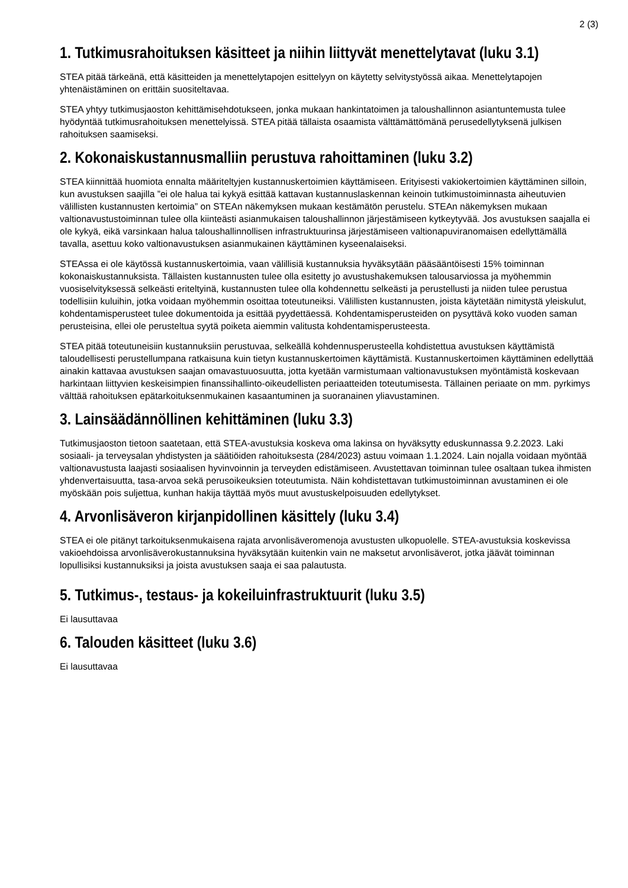2 (3)
1. Tutkimusrahoituksen käsitteet ja niihin liittyvät menettelytavat (luku 3.1)
STEA pitää tärkeänä, että käsitteiden ja menettelytapojen esittelyyn on käytetty selvitystyössä aikaa. Menettelytapojen yhtenäistäminen on erittäin suositeltavaa.
STEA yhtyy tutkimusjaoston kehittämisehdotukseen, jonka mukaan hankintatoimen ja taloushallinnon asiantuntemusta tulee hyödyntää tutkimusrahoituksen menettelyissä. STEA pitää tällaista osaamista välttämättömänä perusedellytyksenä julkisen rahoituksen saamiseksi.
2. Kokonaiskustannusmalliin perustuva rahoittaminen (luku 3.2)
STEA kiinnittää huomiota ennalta määriteltyjen kustannuskertoimien käyttämiseen. Erityisesti vakiokertoimien käyttäminen silloin, kun avustuksen saajilla ”ei ole halua tai kykyä esittää kattavan kustannuslaskennan keinoin tutkimustoiminnasta aiheutuvien välillisten kustannusten kertoimia” on STEAn näkemyksen mukaan kestämätön perustelu. STEAn näkemyksen mukaan valtionavustustoiminnan tulee olla kiinteästi asianmukaisen taloushallinnon järjestämiseen kytkeytyvää. Jos avustuksen saajalla ei ole kykyä, eikä varsinkaan halua taloushallinnollisen infrastruktuurinsa järjestämiseen valtionapuviranomaisen edellyttämällä tavalla, asettuu koko valtionavustuksen asianmukainen käyttäminen kyseenalaiseksi.
STEAssa ei ole käytössä kustannuskertoimia, vaan välillisiä kustannuksia hyväksytään pääsääntöisesti 15% toiminnan kokonaiskustannuksista. Tällaisten kustannusten tulee olla esitetty jo avustushakemuksen talousarviossa ja myöhemmin vuosiselvityksessä selkeästi eriteltyinä, kustannusten tulee olla kohdennettu selkeästi ja perustellusti ja niiden tulee perustua todellisiin kuluihin, jotka voidaan myöhemmin osoittaa toteutuneiksi. Välillisten kustannusten, joista käytetään nimitystä yleiskulut, kohdentamisperusteet tulee dokumentoida ja esittää pyydettäessä. Kohdentamisperusteiden on pysyttävä koko vuoden saman perusteisina, ellei ole perusteltua syytä poiketa aiemmin valitusta kohdentamisperusteesta.
STEA pitää toteutuneisiin kustannuksiin perustuvaa, selkeällä kohdennusperusteella kohdistettua avustuksen käyttämistä taloudellisesti perustellumpana ratkaisuna kuin tietyn kustannuskertoimen käyttämistä. Kustannuskertoimen käyttäminen edellyttää ainakin kattavaa avustuksen saajan omavastuuosuutta, jotta kyetään varmistumaan valtionavustuksen myöntämistä koskevaan harkintaan liittyvien keskeisimpien finanssihallinto-oikeudellisten periaatteiden toteutumisesta. Tällainen periaate on mm. pyrkimys välttää rahoituksen epätarkoituksenmukainen kasaantuminen ja suoranainen yliavustaminen.
3. Lainsäädännöllinen kehittäminen (luku 3.3)
Tutkimusjaoston tietoon saatetaan, että STEA-avustuksia koskeva oma lakinsa on hyväksytty eduskunnassa 9.2.2023. Laki sosiaali- ja terveysalan yhdistysten ja säätiöiden rahoituksesta (284/2023) astuu voimaan 1.1.2024. Lain nojalla voidaan myöntää valtionavustusta laajasti sosiaalisen hyvinvoinnin ja terveyden edistämiseen. Avustettavan toiminnan tulee osaltaan tukea ihmisten yhdenvertaisuutta, tasa-arvoa sekä perusoikeuksien toteutumista. Näin kohdistettavan tutkimustoiminnan avustaminen ei ole myöskään pois suljettua, kunhan hakija täyttää myös muut avustuskelpoisuuden edellytykset.
4. Arvonlisäveron kirjanpidollinen käsittely (luku 3.4)
STEA ei ole pitänyt tarkoituksenmukaisena rajata arvonlisäveromenoja avustusten ulkopuolelle. STEA-avustuksia koskevissa vakioehdoissa arvonlisäverokustannuksina hyväksytään kuitenkin vain ne maksetut arvonlisäverot, jotka jäävät toiminnan lopullisiksi kustannuksiksi ja joista avustuksen saaja ei saa palautusta.
5. Tutkimus-, testaus- ja kokeiluinfrastruktuurit (luku 3.5)
Ei lausuttavaa
6. Talouden käsitteet (luku 3.6)
Ei lausuttavaa